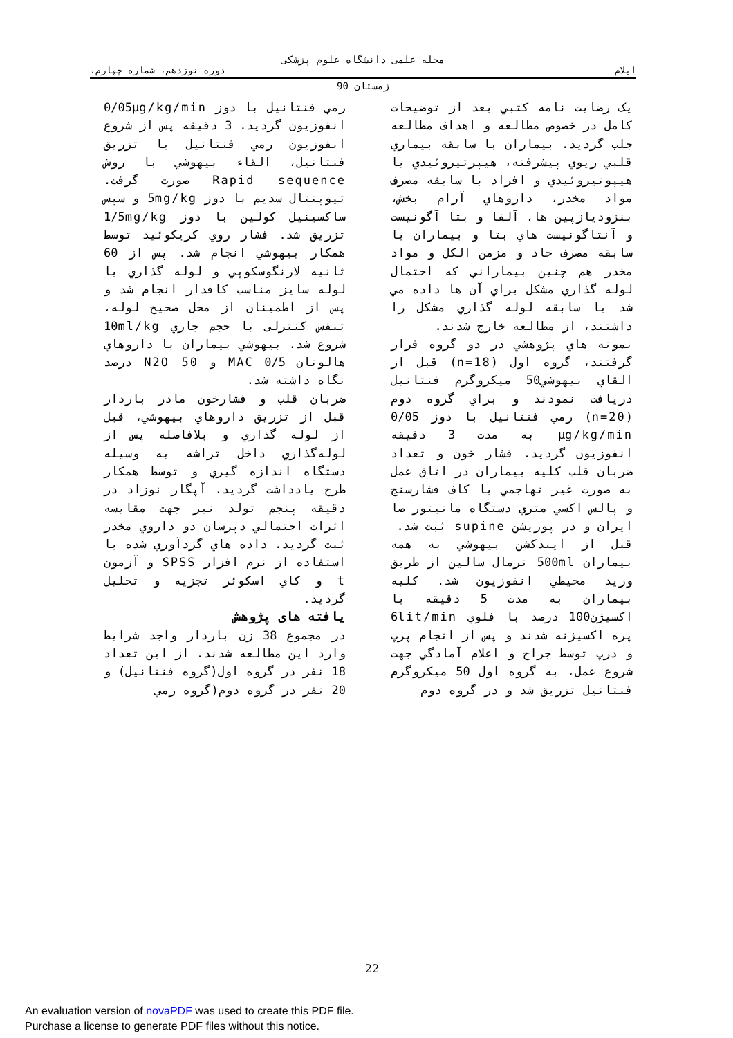مجله علمی دانشگاه علوم پزشکی
ایلام دوره نوزدهم، شماره چهارم،
زمستان 90
یک رضایت نامه کتبي بعد از توضیحات کامل در خصوص مطالعه و اهداف مطالعه جلب گردید. بیماران با سابقه بیماري قلبي ریوي پیشرفته، هیپرتیروئیدي یا هیپوتیروئیدي و افراد با سابقه مصرف مواد مخدر، داروهاي آرام بخش، بنزودیازپین ها، آلفا و بتا آگونیست و آنتاگونیست هاي بتا و بیماران با سابقه مصرف حاد و مزمن الکل و مواد مخدر هم چنین بیماراني که احتمال لوله گذاري مشکل براي آن ها داده مي شد یا سابقه لوله گذاري مشکل را داشتند، از مطالعه خارج شدند.
نمونه هاي پژوهشي در دو گروه قرار گرفتند، گروه اول (n=18) قبل از القاي بیهوشي50 میکروگرم فنتانیل دریافت نمودند و براي گروه دوم (n=20) رمي فنتانیل با دوز 0/05 µg/kg/min به مدت 3 دقیقه انفوزیون گردید. فشار خون و تعداد ضربان قلب کلیه بیماران در اتاق عمل به صورت غیر تهاجمي با کاف فشارسنج و پالس اکسي متري دستگاه مانیتور صا ایران و در پوزیشن supine ثبت شد.
قبل از ایندکشن بیهوشي به همه بیماران 500ml نرمال سالین از طریق ورید محیطي انفوزیون شد. کلیه بیماران به مدت 5 دقیقه با اکسیژن100 درصد با فلوي 6lit/min پره اکسیژنه شدند و پس از انجام پرپ و درپ توسط جراح و اعلام آمادگي جهت شروع عمل، به گروه اول 50 میکروگرم فنتانیل تزریق شد و در گروه دوم
رمي فنتانیل با دوز 0/05µg/kg/min انفوزیون گردید. 3 دقیقه پس از شروع انفوزیون رمي فنتانیل یا تزریق فنتانیل، القاء بیهوشي با روش Rapid sequence صورت گرفت. تیوپنتال سدیم با دوز 5mg/kg و سپس ساکسینیل کولین با دوز 1/5mg/kg تزریق شد. فشار روي کریکوئید توسط همکار بیهوشي انجام شد. پس از 60 ثانیه لارنگوسکوپي و لوله گذاري با لوله سایز مناسب کافدار انجام شد و پس از اطمینان از محل صحیح لوله، تنفس کنترلی با حجم جاري 10ml/kg شروع شد. بیهوشي بیماران با داروهاي هالوتان 0/5 MAC و N2O 50 درصد نگاه داشته شد.
ضربان قلب و فشارخون مادر باردار قبل از تزریق داروهاي بیهوشي، قبل از لوله گذاري و بلافاصله پس از لوله‌گذاري داخل تراشه به وسیله دستگاه اندازه گیري و توسط همکار طرح یادداشت گردید. آپگار نوزاد در دقیقه پنجم تولد نیز جهت مقایسه اثرات احتمالي دپرسان دو داروي مخدر ثبت گردید. داده هاي گردآوري شده با استفاده از نرم افزار SPSS و آزمون t و کاي اسکوئر تجزیه و تحلیل گردید.
یافته های پژوهش
در مجموع 38 زن باردار واجد شرایط وارد این مطالعه شدند. از این تعداد 18 نفر در گروه اول(گروه فنتانیل) و 20 نفر در گروه دوم(گروه رمي
22
An evaluation version of novaPDF was used to create this PDF file.
Purchase a license to generate PDF files without this notice.